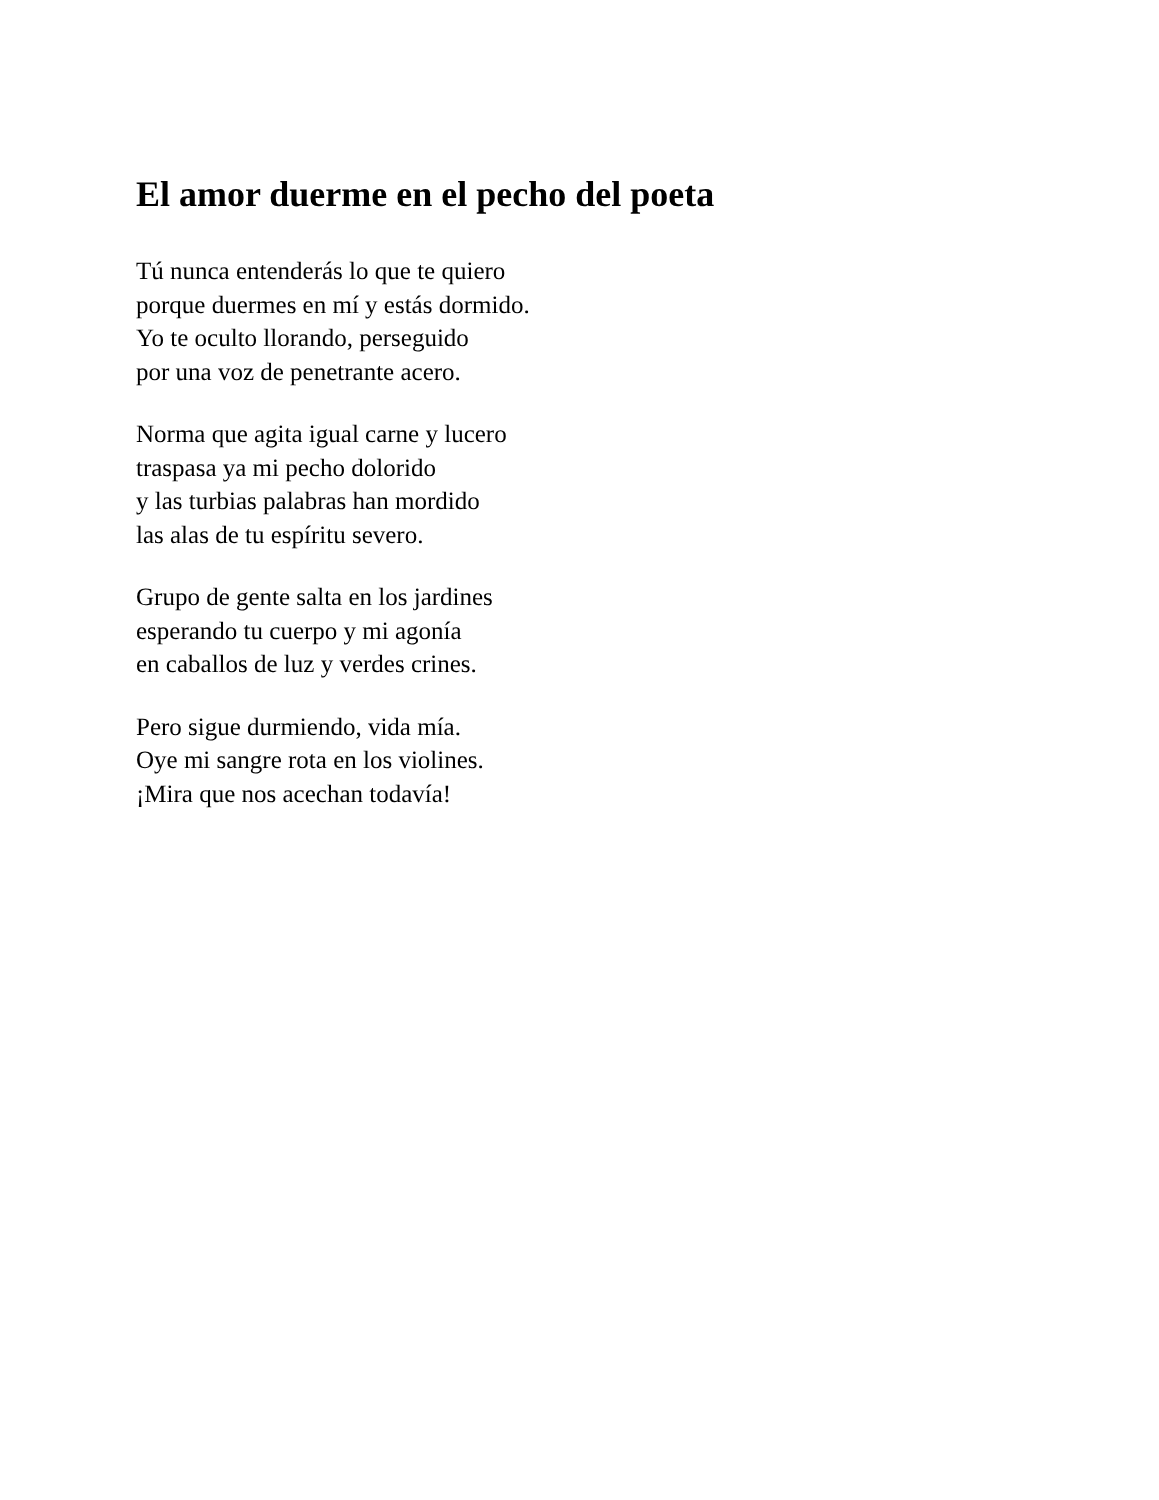El amor duerme en el pecho del poeta
Tú nunca entenderás lo que te quiero
porque duermes en mí y estás dormido.
Yo te oculto llorando, perseguido
por una voz de penetrante acero.
Norma que agita igual carne y lucero
traspasa ya mi pecho dolorido
y las turbias palabras han mordido
las alas de tu espíritu severo.
Grupo de gente salta en los jardines
esperando tu cuerpo y mi agonía
en caballos de luz y verdes crines.
Pero sigue durmiendo, vida mía.
Oye mi sangre rota en los violines.
¡Mira que nos acechan todavía!